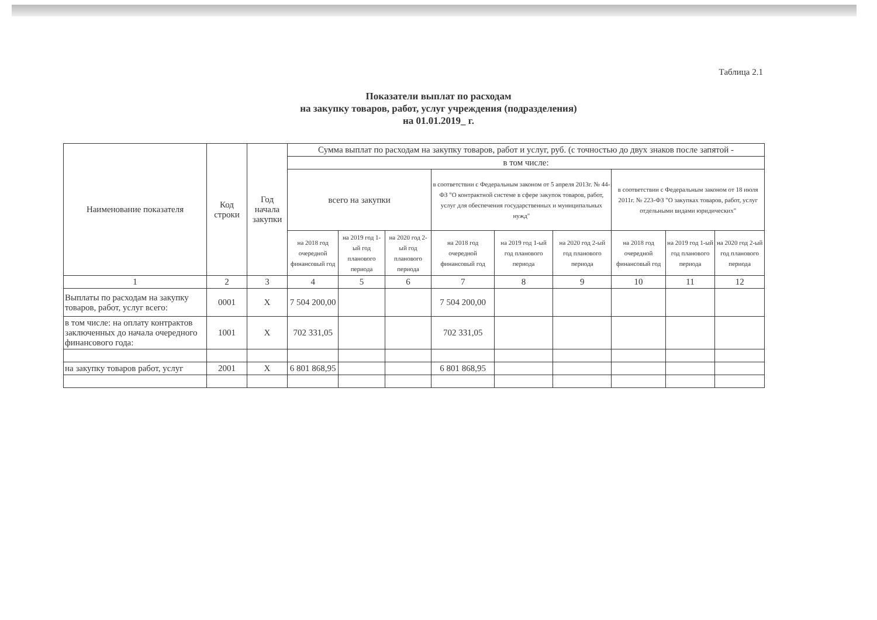Таблица 2.1
Показатели выплат по расходам
на закупку товаров, работ, услуг учреждения (подразделения)
на 01.01.2019_ г.
| Наименование показателя | Код строки | Год начала закупки | Сумма выплат по расходам на закупку товаров, работ и услуг, руб. (с точностью до двух знаков после запятой - | | | | | | | | |
| --- | --- | --- | --- | --- | --- | --- | --- | --- | --- | --- | --- |
| | | | в том числе: | | | | | | | | |
| | | | всего на закупки | | | в соответствии с Федеральным законом от 5 апреля 2013г. № 44-ФЗ "О контрактной системе в сфере закупок товаров, работ, услуг для обеспечения государственных и муниципальных нужд" | | | в соответствии с Федеральным законом от 18 июля 2011г. № 223-ФЗ "О закупках товаров, работ, услуг отдельными видами юридических" | | |
| | | | на 2018 год очередной финансовый год | на 2019 год 1-ый год планового периода | на 2020 год 2-ый год планового периода | на 2018 год очередной финансовый год | на 2019 год 1-ый год планового периода | на 2020 год 2-ый год планового периода | на 2018 год очередной финансовый год | на 2019 год 1-ый год планового периода | на 2020 год 2-ый год планового периода |
| 1 | 2 | 3 | 4 | 5 | 6 | 7 | 8 | 9 | 10 | 11 | 12 |
| Выплаты по расходам на закупку товаров, работ, услуг всего: | 0001 | Х | 7 504 200,00 | | | 7 504 200,00 | | | | | |
| в том числе: на оплату контрактов заключенных до начала очередного финансового года: | 1001 | Х | 702 331,05 | | | 702 331,05 | | | | | |
| на закупку товаров работ, услуг | 2001 | Х | 6 801 868,95 | | | 6 801 868,95 | | | | | |